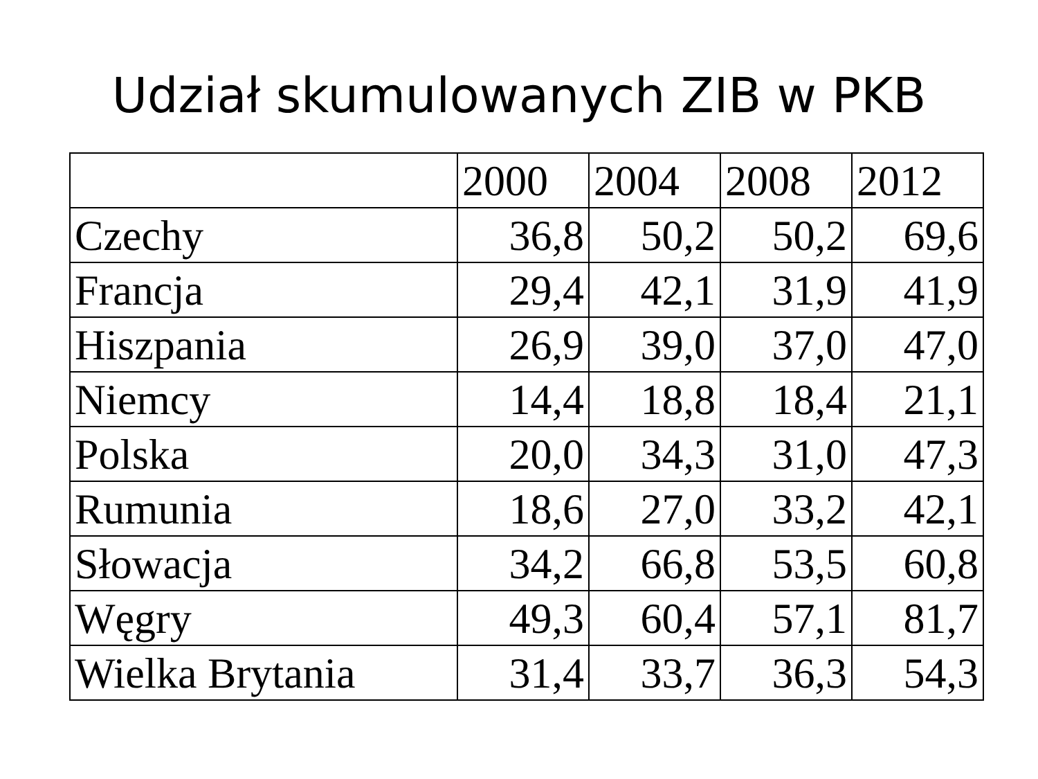Udział skumulowanych ZIB w PKB
| | 2000 | 2004 | 2008 | 2012 |
| --- | --- | --- | --- | --- |
| Czechy | 36,8 | 50,2 | 50,2 | 69,6 |
| Francja | 29,4 | 42,1 | 31,9 | 41,9 |
| Hiszpania | 26,9 | 39,0 | 37,0 | 47,0 |
| Niemcy | 14,4 | 18,8 | 18,4 | 21,1 |
| Polska | 20,0 | 34,3 | 31,0 | 47,3 |
| Rumunia | 18,6 | 27,0 | 33,2 | 42,1 |
| Słowacja | 34,2 | 66,8 | 53,5 | 60,8 |
| Węgry | 49,3 | 60,4 | 57,1 | 81,7 |
| Wielka Brytania | 31,4 | 33,7 | 36,3 | 54,3 |